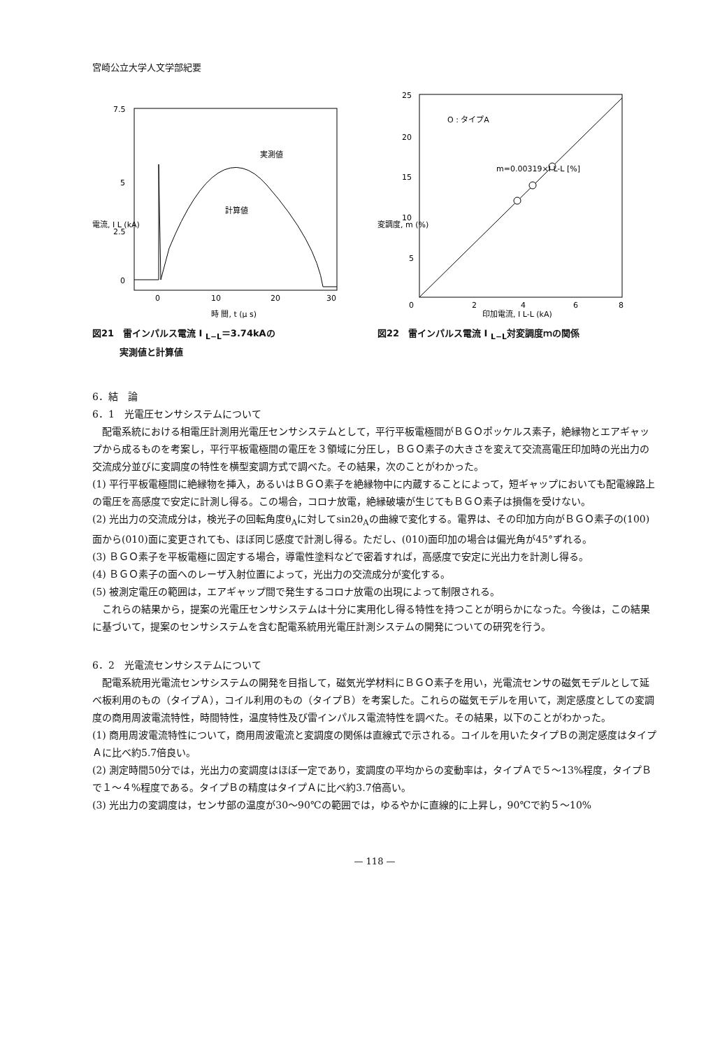宮崎公立大学人文学部紀要
7.5
5
2.5
0
実測値
計算値
0
10
20
30
時 間, t (μ s)
電流, I L (kA)
図21　雷インパルス電流 I <sub>L−L</sub>＝3.74kAの
　　　実測値と計算値
25
20
15
10
5
O : タイプA
m=0.00319×I L-L [%]
0
2
4
6
8
印加電流, I L-L (kA)
変調度, m (%)
図22　雷インパルス電流 I <sub>L−L</sub>対変調度ｍの関係
6．結　論
6．1　光電圧センサシステムについて
　配電系統における相電圧計測用光電圧センサシステムとして，平行平板電極間がＢＧＯポッケルス素子，絶縁物とエアギャップから成るものを考案し，平行平板電極間の電圧を３領域に分圧し，ＢＧＯ素子の大きさを変えて交流高電圧印加時の光出力の交流成分並びに変調度の特性を横型変調方式で調べた。その結果，次のことがわかった。
(1) 平行平板電極間に絶縁物を挿入，あるいはＢＧＯ素子を絶縁物中に内蔵することによって，短ギャップにおいても配電線路上の電圧を高感度で安定に計測し得る。この場合，コロナ放電，絶縁破壊が生じてもＢＧＯ素子は損傷を受けない。
(2) 光出力の交流成分は，検光子の回転角度θ<sub>A</sub>に対してsin2θ<sub>A</sub>の曲線で変化する。電界は、その印加方向がＢＧＯ素子の(100)面から(010)面に変更されても、ほぼ同じ感度で計測し得る。ただし、(010)面印加の場合は偏光角が45°ずれる。
(3) ＢＧＯ素子を平板電極に固定する場合，導電性塗料などで密着すれば，高感度で安定に光出力を計測し得る。
(4) ＢＧＯ素子の面へのレーザ入射位置によって，光出力の交流成分が変化する。
(5) 被測定電圧の範囲は，エアギャップ間で発生するコロナ放電の出現によって制限される。
　これらの結果から，提案の光電圧センサシステムは十分に実用化し得る特性を持つことが明らかになった。今後は，この結果に基づいて，提案のセンサシステムを含む配電系統用光電圧計測システムの開発についての研究を行う。
6．2　光電流センサシステムについて
　配電系統用光電流センサシステムの開発を目指して，磁気光学材料にＢＧＯ素子を用い，光電流センサの磁気モデルとして延べ板利用のもの（タイプＡ），コイル利用のもの（タイプＢ）を考案した。これらの磁気モデルを用いて，測定感度としての変調度の商用周波電流特性，時間特性，温度特性及び雷インパルス電流特性を調べた。その結果，以下のことがわかった。
(1) 商用周波電流特性について，商用周波電流と変調度の関係は直線式で示される。コイルを用いたタイプＢの測定感度はタイプＡに比べ約5.7倍良い。
(2) 測定時間50分では，光出力の変調度はほぼ一定であり，変調度の平均からの変動率は，タイプＡで５〜13%程度，タイプＢで１〜４%程度である。タイプＢの精度はタイプＡに比べ約3.7倍高い。
(3) 光出力の変調度は，センサ部の温度が30〜90℃の範囲では，ゆるやかに直線的に上昇し，90℃で約５〜10%
— 118 —